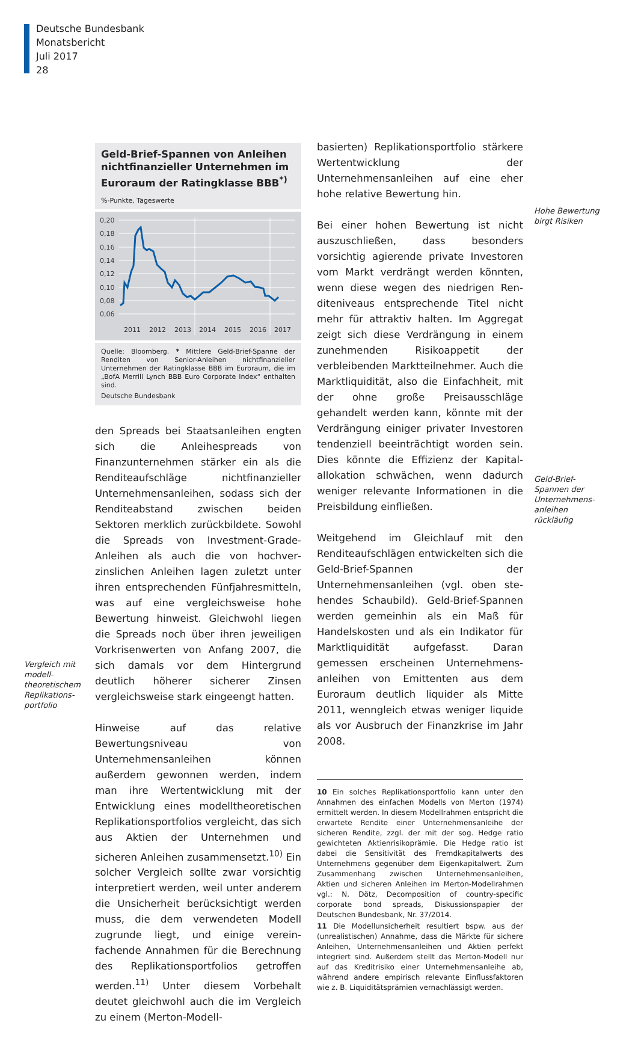Deutsche Bundesbank
Monatsbericht
Juli 2017
28
Vergleich mit modell­theoretischem Replikations­portfolio
Geld-Brief-Spannen von Anleihen nichtfinanzieller Unternehmen im Euroraum der Ratingklasse BBB<sup>*)</sup>
%-Punkte, Tageswerte
0,20
0,18
0,16
0,14
0,12
0,10
0,08
0,06
2011
2012
2013
2014
2015
2016
2017
Quelle: Bloomberg. * Mittlere Geld-Brief-Spanne der Renditen von Senior-Anleihen nichtfinanzieller Unternehmen der Rating­klasse BBB im Euroraum, die im „BofA Merrill Lynch BBB Euro Corporate Index“ enthalten sind.
Deutsche Bundesbank
den Spreads bei Staatsanleihen engten sich die Anleihespreads von Finanzunternehmen stärker ein als die Renditeaufschläge nichtfinanzieller Unternehmensanleihen, sodass sich der Rendi­teabstand zwischen beiden Sektoren merklich zurückbildete. Sowohl die Spreads von Invest­ment-Grade-Anleihen als auch die von hochver­zinslichen Anleihen lagen zuletzt unter ihren entsprechenden Fünfjahresmitteln, was auf eine vergleichsweise hohe Bewertung hinweist. Gleichwohl liegen die Spreads noch über ihren jeweiligen Vorkrisenwerten von Anfang 2007, die sich damals vor dem Hintergrund deutlich höherer sicherer Zinsen vergleichsweise stark eingeengt hatten.
Hinweise auf das relative Bewertungsniveau von Unternehmensanleihen können außerdem gewonnen werden, indem man ihre Wertent­wicklung mit der Entwicklung eines modell­theoretischen Replikationsportfolios vergleicht, das sich aus Aktien der Unternehmen und sicheren Anleihen zusammensetzt.<sup>10)</sup> Ein solcher Vergleich sollte zwar vorsichtig interpretiert werden, weil unter anderem die Unsicherheit berücksichtigt werden muss, die dem verwen­deten Modell zugrunde liegt, und einige verein­fachende Annahmen für die Berechnung des Replikationsportfolios getroffen werden.<sup>11)</sup> Unter diesem Vorbehalt deutet gleichwohl auch die im Vergleich zu einem (Merton-Modell-
basierten) Replikationsportfolio stärkere Wert­entwicklung der Unternehmensanleihen auf eine eher hohe relative Bewertung hin.
Bei einer hohen Bewertung ist nicht auszu­schließen, dass besonders vorsichtig agierende private Investoren vom Markt verdrängt werden könnten, wenn diese wegen des niedrigen Ren­diteniveaus entsprechende Titel nicht mehr für attraktiv halten. Im Aggregat zeigt sich diese Verdrängung in einem zunehmenden Risikoap­petit der verbleibenden Marktteilnehmer. Auch die Marktliquidität, also die Einfachheit, mit der ohne große Preisausschläge gehandelt werden kann, könnte mit der Verdrängung einiger pri­vater Investoren tendenziell beeinträchtigt wor­den sein. Dies könnte die Effizienz der Kapital­allokation schwächen, wenn dadurch weniger relevante Informationen in die Preisbildung ein­fließen.
Weitgehend im Gleichlauf mit den Renditeauf­schlägen entwickelten sich die Geld-Brief-Span­nen der Unternehmensanleihen (vgl. oben ste­hendes Schaubild). Geld-Brief-Spannen werden gemeinhin als ein Maß für Handelskosten und als ein Indikator für Marktliquidität aufgefasst. Daran gemessen erscheinen Unternehmens­anleihen von Emittenten aus dem Euroraum deutlich liquider als Mitte 2011, wenngleich etwas weniger liquide als vor Ausbruch der Finanzkrise im Jahr 2008.
10 Ein solches Replikationsportfolio kann unter den Annah­men des einfachen Modells von Merton (1974) ermittelt werden. In diesem Modellrahmen entspricht die erwartete Rendite einer Unternehmensanleihe der sicheren Rendite, zzgl. der mit der sog. Hedge ratio gewichteten Aktienrisiko­prämie. Die Hedge ratio ist dabei die Sensitivität des Fremd­kapitalwerts des Unternehmens gegenüber dem Eigenkapi­talwert. Zum Zusammenhang zwischen Unternehmens­anleihen, Aktien und sicheren Anleihen im Merton-Modell­rahmen vgl.: N. Dötz, Decomposition of country-specific corporate bond spreads, Diskussionspapier der Deutschen Bundesbank, Nr. 37/2014.
11 Die Modellunsicherheit resultiert bspw. aus der (unrealis­tischen) Annahme, dass die Märkte für sichere Anleihen, Unternehmensanleihen und Aktien perfekt integriert sind. Außerdem stellt das Merton-Modell nur auf das Kreditrisiko einer Unternehmensanleihe ab, während andere empirisch relevante Einflussfaktoren wie z. B. Liquiditätsprämien ver­nachlässigt werden.
Hohe Bewertung birgt Risiken
Geld-Brief-Spannen der Unternehmens­anleihen rückläufig